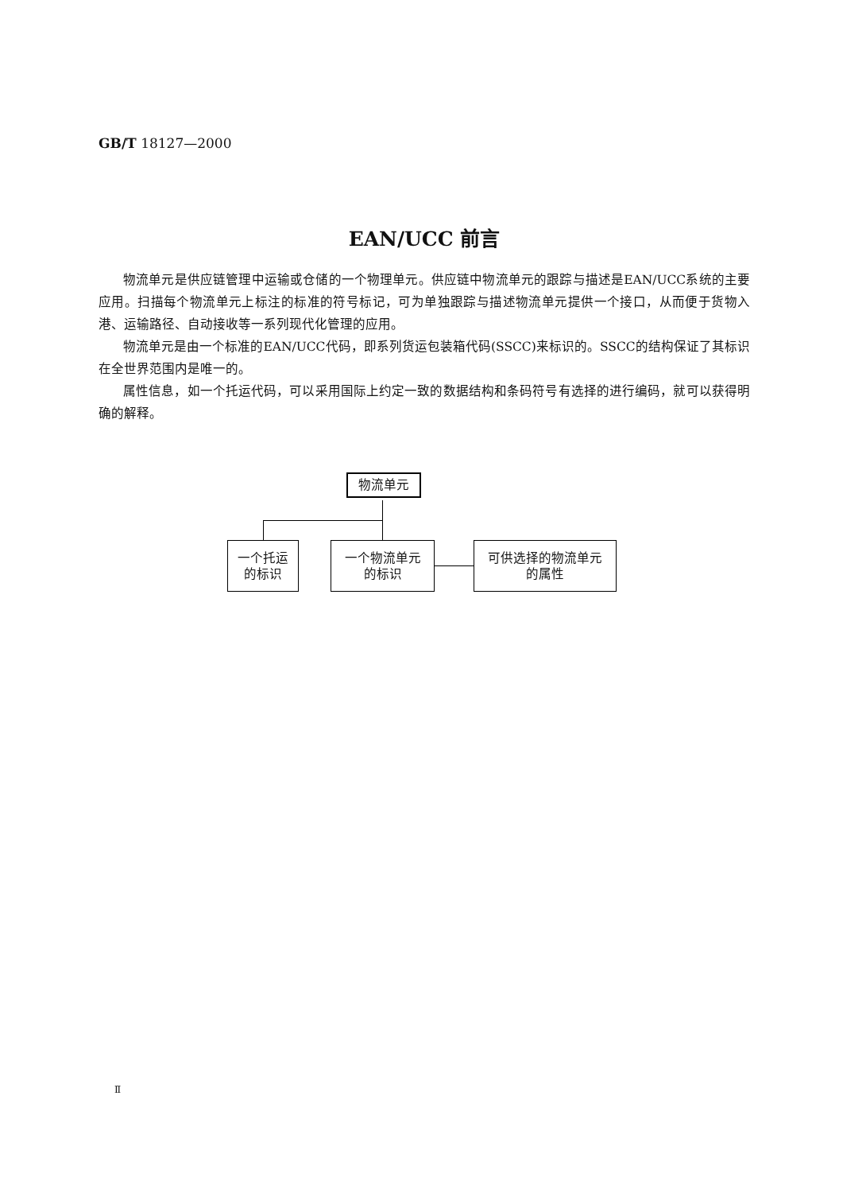GB/T 18127—2000
EAN/UCC 前言
物流单元是供应链管理中运输或仓储的一个物理单元。供应链中物流单元的跟踪与描述是EAN/UCC系统的主要应用。扫描每个物流单元上标注的标准的符号标记，可为单独跟踪与描述物流单元提供一个接口，从而便于货物入港、运输路径、自动接收等一系列现代化管理的应用。
物流单元是由一个标准的EAN/UCC代码，即系列货运包装箱代码(SSCC)来标识的。SSCC的结构保证了其标识在全世界范围内是唯一的。
属性信息，如一个托运代码，可以采用国际上约定一致的数据结构和条码符号有选择的进行编码，就可以获得明确的解释。
物流单元
一个托运
的标识
一个物流单元
的标识
可供选择的物流单元
的属性
Ⅱ